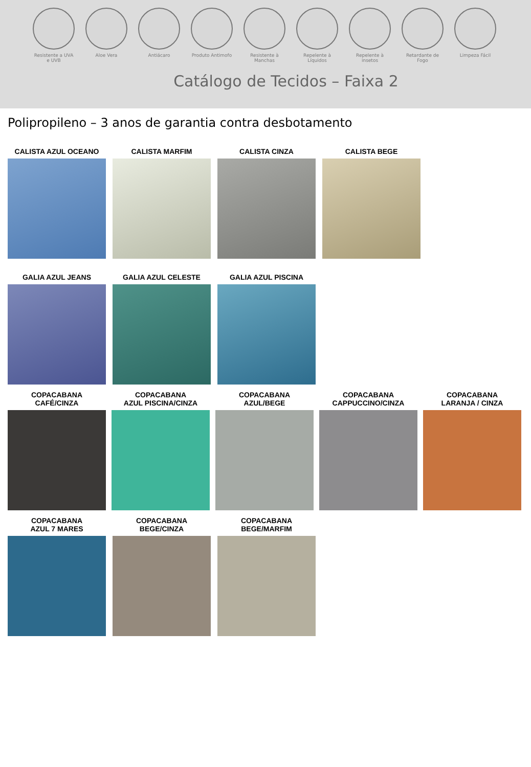Resistente a UVA e UVB
Aloe Vera Antiácaro Produto Antimofo
Resistente à Manchas
Repelente à Líquidos
Repelente à insetos
Retardante de Fogo
Limpeza Fácil
Catálogo de Tecidos – Faixa 2
Polipropileno – 3 anos de garantia contra desbotamento
CALISTA AZUL OCEANO CALISTA MARFIM CALISTA CINZA CALISTA BEGE
GALIA AZUL JEANS GALIA AZUL CELESTE GALIA AZUL PISCINA
COPACABANA
CAFÉ/CINZA
COPACABANA
AZUL PISCINA/CINZA
COPACABANA
AZUL/BEGE
COPACABANA
CAPPUCCINO/CINZA
COPACABANA
LARANJA / CINZA
COPACABANA
AZUL 7 MARES
COPACABANA
BEGE/CINZA
COPACABANA
BEGE/MARFIM